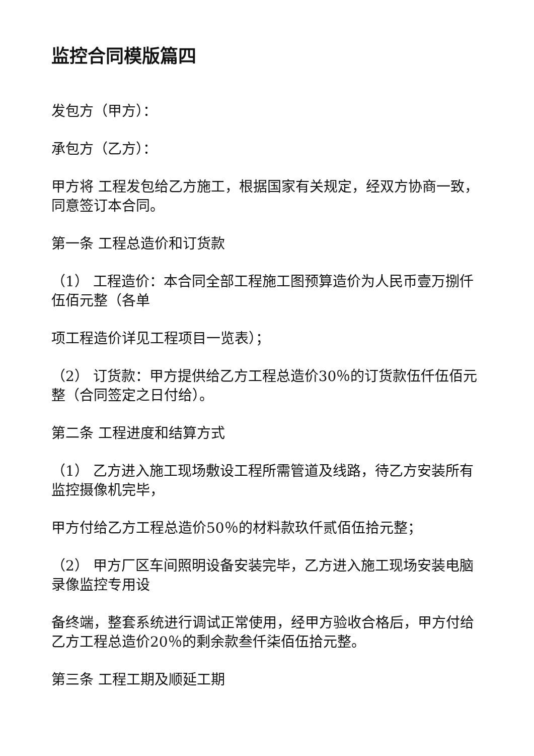监控合同模版篇四
发包方（甲方）：
承包方（乙方）：
甲方将 工程发包给乙方施工，根据国家有关规定，经双方协商一致，同意签订本合同。
第一条 工程总造价和订货款
（1） 工程造价：本合同全部工程施工图预算造价为人民币壹万捌仟伍佰元整（各单
项工程造价详见工程项目一览表）；
（2） 订货款：甲方提供给乙方工程总造价30％的订货款伍仟伍佰元整（合同签定之日付给）。
第二条 工程进度和结算方式
（1） 乙方进入施工现场敷设工程所需管道及线路，待乙方安装所有监控摄像机完毕，
甲方付给乙方工程总造价50％的材料款玖仟贰佰伍拾元整；
（2） 甲方厂区车间照明设备安装完毕，乙方进入施工现场安装电脑录像监控专用设
备终端，整套系统进行调试正常使用，经甲方验收合格后，甲方付给乙方工程总造价20％的剩余款叁仟柒佰伍拾元整。
第三条 工程工期及顺延工期